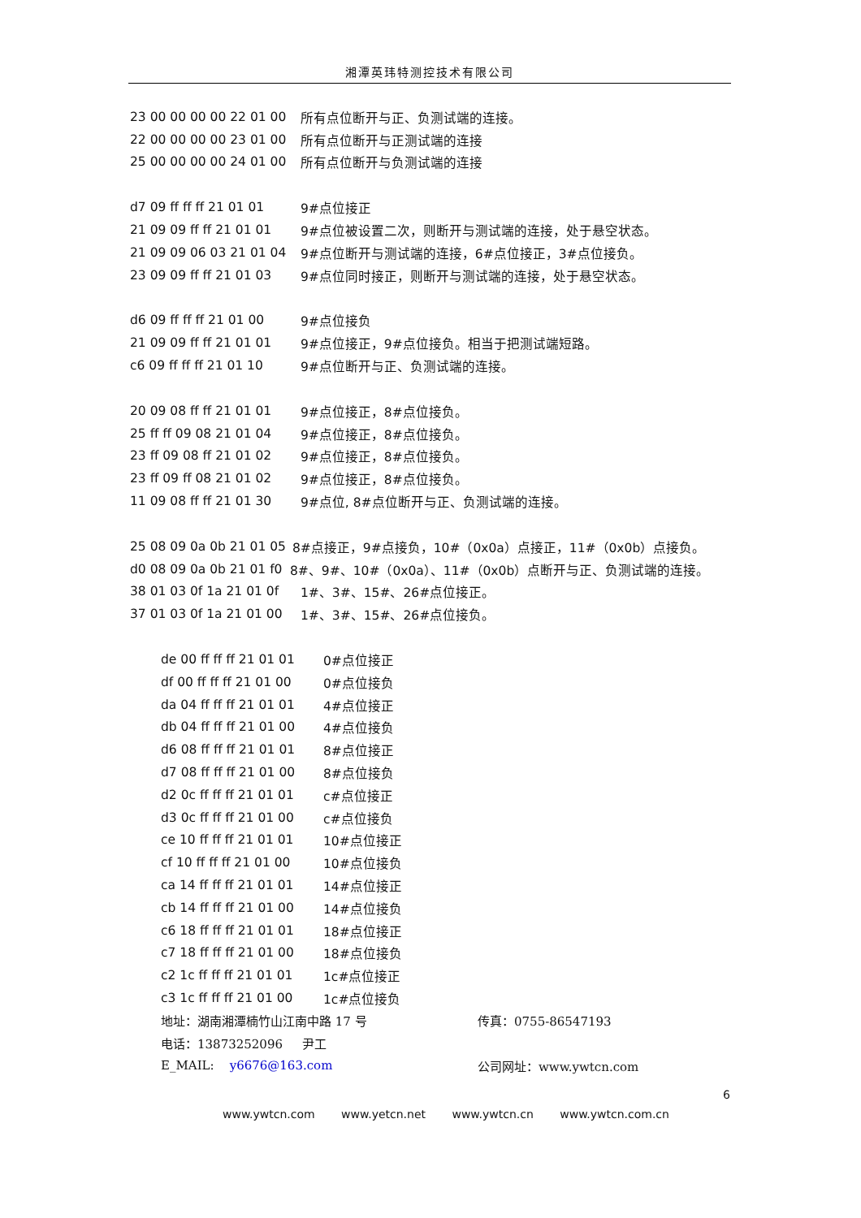湘潭英玮特测控技术有限公司
23 00 00 00 00 22 01 00 所有点位断开与正、负测试端的连接。
22 00 00 00 00 23 01 00 所有点位断开与正测试端的连接
25 00 00 00 00 24 01 00 所有点位断开与负测试端的连接
d7 09 ff ff ff 21 01 01 9#点位接正
21 09 09 ff ff 21 01 01 9#点位被设置二次，则断开与测试端的连接，处于悬空状态。
21 09 09 06 03 21 01 04 9#点位断开与测试端的连接，6#点位接正，3#点位接负。
23 09 09 ff ff 21 01 03 9#点位同时接正，则断开与测试端的连接，处于悬空状态。
d6 09 ff ff ff 21 01 00 9#点位接负
21 09 09 ff ff 21 01 01 9#点位接正，9#点位接负。相当于把测试端短路。
c6 09 ff ff ff 21 01 10 9#点位断开与正、负测试端的连接。
20 09 08 ff ff 21 01 01 9#点位接正，8#点位接负。
25 ff ff 09 08 21 01 04 9#点位接正，8#点位接负。
23 ff 09 08 ff 21 01 02 9#点位接正，8#点位接负。
23 ff 09 ff 08 21 01 02 9#点位接正，8#点位接负。
11 09 08 ff ff 21 01 30 9#点位, 8#点位断开与正、负测试端的连接。
25 08 09 0a 0b 21 01 05 8#点接正，9#点接负，10#（0x0a）点接正，11#（0x0b）点接负。
d0 08 09 0a 0b 21 01 f0 8#、9#、10#（0x0a）、11#（0x0b）点断开与正、负测试端的连接。
38 01 03 0f 1a 21 01 0f 1#、3#、15#、26#点位接正。
37 01 03 0f 1a 21 01 00 1#、3#、15#、26#点位接负。
de 00 ff ff ff 21 01 01 0#点位接正
df 00 ff ff ff 21 01 00 0#点位接负
da 04 ff ff ff 21 01 01 4#点位接正
db 04 ff ff ff 21 01 00 4#点位接负
d6 08 ff ff ff 21 01 01 8#点位接正
d7 08 ff ff ff 21 01 00 8#点位接负
d2 0c ff ff ff 21 01 01 c#点位接正
d3 0c ff ff ff 21 01 00 c#点位接负
ce 10 ff ff ff 21 01 01 10#点位接正
cf 10 ff ff ff 21 01 00 10#点位接负
ca 14 ff ff ff 21 01 01 14#点位接正
cb 14 ff ff ff 21 01 00 14#点位接负
c6 18 ff ff ff 21 01 01 18#点位接正
c7 18 ff ff ff 21 01 00 18#点位接负
c2 1c ff ff ff 21 01 01 1c#点位接正
c3 1c ff ff ff 21 01 00 1c#点位接负
地址：湖南湘潭楠竹山江南中路 17 号 传真：0755-86547193
电话：13873252096 尹工
E_MAIL: y6676@163.com 公司网址：www.ywtcn.com
6
www.ywtcn.com www.yetcn.net www.ywtcn.cn www.ywtcn.com.cn